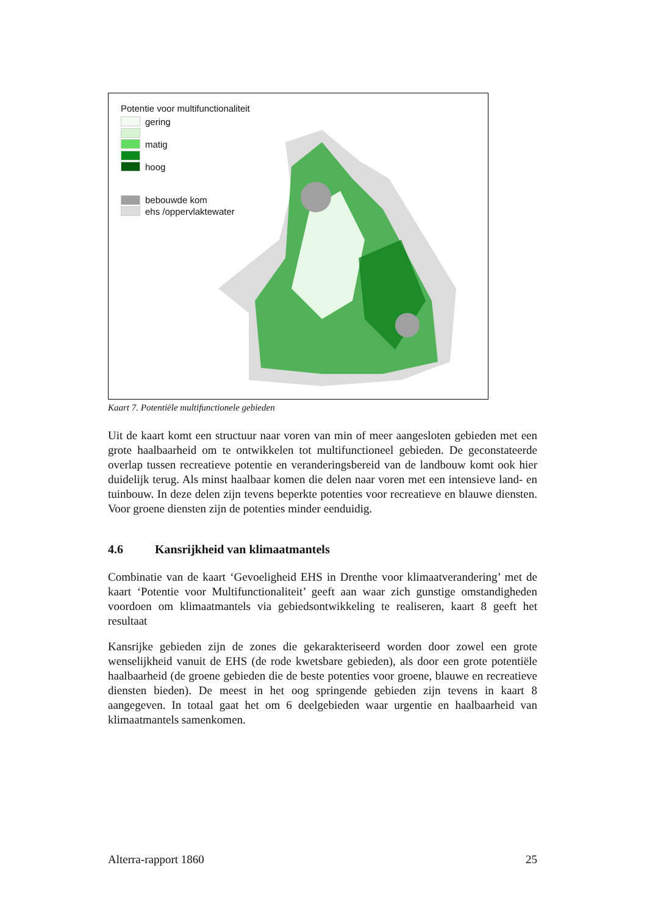Potentie voor multifunctionaliteit
gering
matig
hoog
bebouwde kom
ehs /oppervlaktewater
Kaart 7. Potentiële multifunctionele gebieden
Uit de kaart komt een structuur naar voren van min of meer aangesloten gebieden met een grote haalbaarheid om te ontwikkelen tot multifunctioneel gebieden. De geconstateerde overlap tussen recreatieve potentie en veranderingsbereid van de landbouw komt ook hier duidelijk terug. Als minst haalbaar komen die delen naar voren met een intensieve land- en tuinbouw. In deze delen zijn tevens beperkte potenties voor recreatieve en blauwe diensten. Voor groene diensten zijn de potenties minder eenduidig.
4.6 Kansrijkheid van klimaatmantels
Combinatie van de kaart ‘Gevoeligheid EHS in Drenthe voor klimaatverandering’ met de kaart ‘Potentie voor Multifunctionaliteit’ geeft aan waar zich gunstige omstandigheden voordoen om klimaatmantels via gebiedsontwikkeling te realiseren, kaart 8 geeft het resultaat
Kansrijke gebieden zijn de zones die gekarakteriseerd worden door zowel een grote wenselijkheid vanuit de EHS (de rode kwetsbare gebieden), als door een grote potentiële haalbaarheid (de groene gebieden die de beste potenties voor groene, blauwe en recreatieve diensten bieden). De meest in het oog springende gebieden zijn tevens in kaart 8 aangegeven. In totaal gaat het om 6 deelgebieden waar urgentie en haalbaarheid van klimaatmantels samenkomen.
Alterra-rapport 1860 25